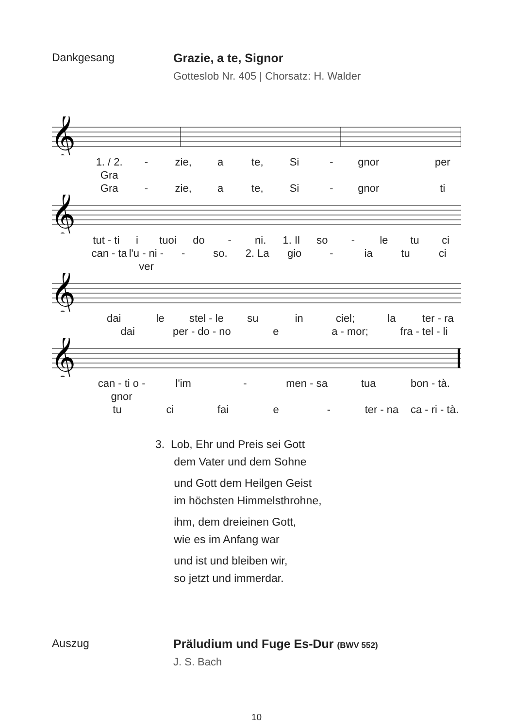Dankgesang Grazie, a te, Signor
Gotteslob Nr. 405 | Chorsatz: H. Walder
𝄞
1. / 2. Gra - zie, a te, Si - gnor per
Gra - zie, a te, Si - gnor ti
𝄞
tut - ti i tuoi do - ni. 1. Il so - le tu ci
can - ta l'u - ni - ver - so. 2. La gio - ia tu ci
𝄞
dai le stel - le su in ciel; la ter - ra
dai per - do - no e a - mor; fra - tel - li
𝄞
can - ti o - gnor l'im - men - sa tua bon - tà.
tu ci fai e - ter - na ca - ri - tà.
3. Lob, Ehr und Preis sei Gott
dem Vater und dem Sohne
und Gott dem Heilgen Geist
im höchsten Himmelsthrohne,
ihm, dem dreieinen Gott,
wie es im Anfang war
und ist und bleiben wir,
so jetzt und immerdar.
Auszug Präludium und Fuge Es-Dur (BWV 552)
J. S. Bach
10